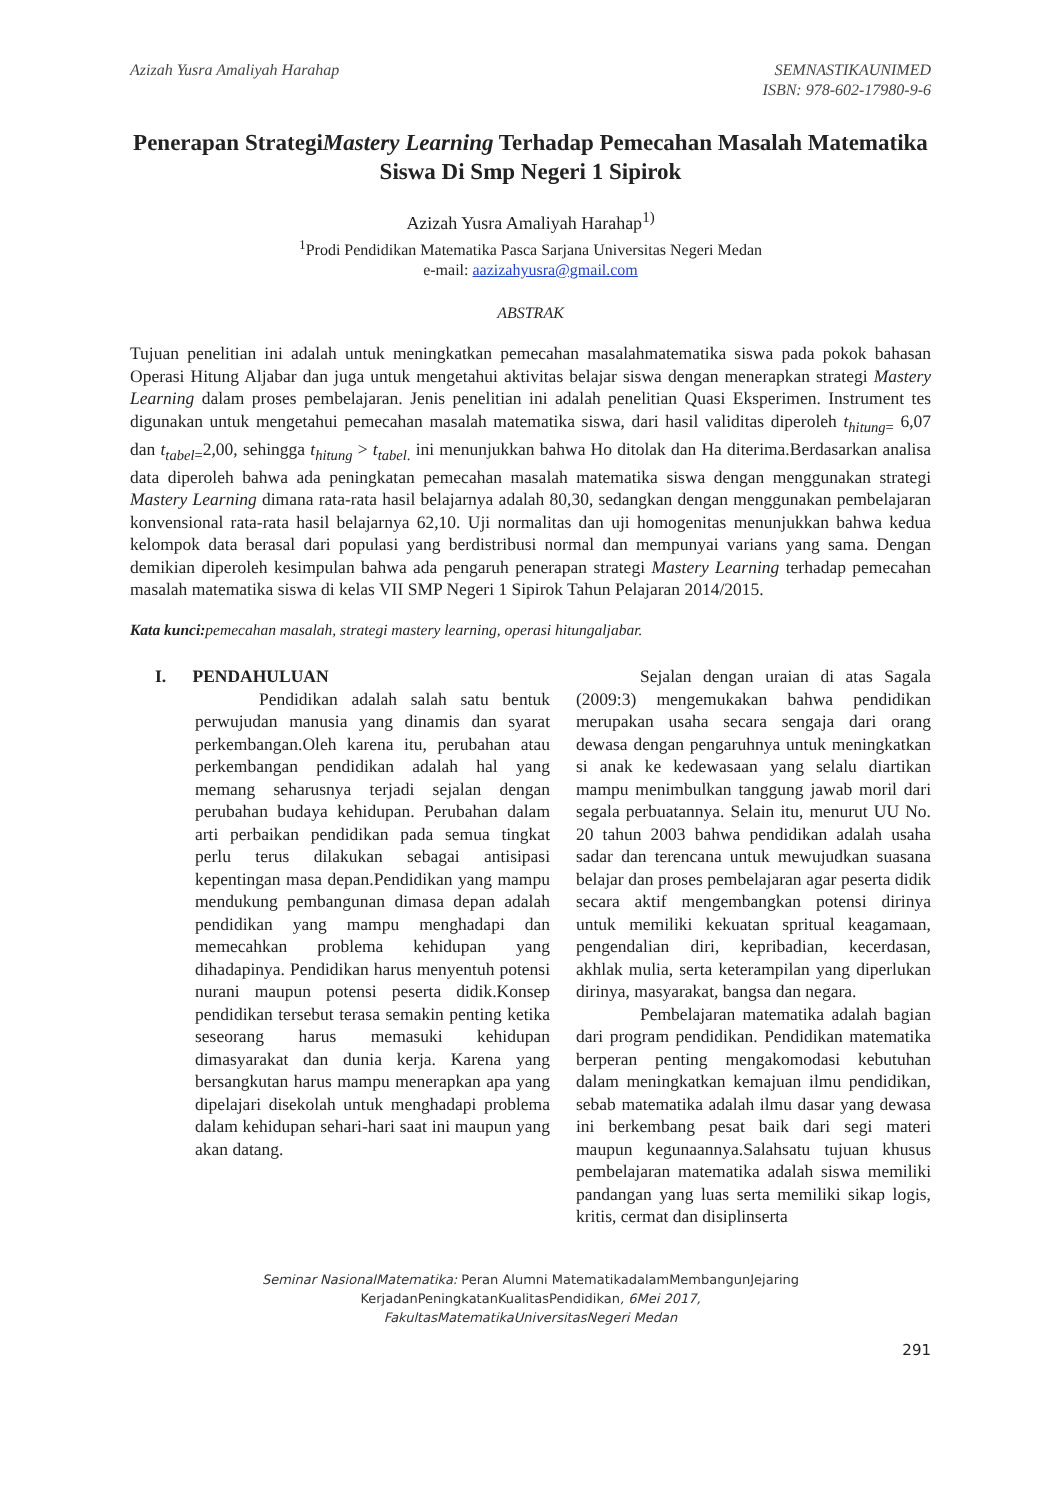Azizah Yusra Amaliyah Harahap SEMNASTIKAUNIMED
ISBN: 978-602-17980-9-6
Penerapan StrategiMastery Learning Terhadap Pemecahan Masalah Matematika Siswa Di Smp Negeri 1 Sipirok
Azizah Yusra Amaliyah Harahap<sup>1)</sup>
<sup>1</sup> Prodi Pendidikan Matematika Pasca Sarjana Universitas Negeri Medan
e-mail: aazizahyusra@gmail.com
ABSTRAK
Tujuan penelitian ini adalah untuk meningkatkan pemecahan masalahmatematika siswa pada pokok bahasan Operasi Hitung Aljabar dan juga untuk mengetahui aktivitas belajar siswa dengan menerapkan strategi Mastery Learning dalam proses pembelajaran. Jenis penelitian ini adalah penelitian Quasi Eksperimen. Instrument tes digunakan untuk mengetahui pemecahan masalah matematika siswa, dari hasil validitas diperoleh t<sub>hitung=</sub> 6,07 dan t<sub>tabel=</sub>2,00, sehingga t<sub>hitung</sub> > t<sub>tabel.</sub> ini menunjukkan bahwa Ho ditolak dan Ha diterima.Berdasarkan analisa data diperoleh bahwa ada peningkatan pemecahan masalah matematika siswa dengan menggunakan strategi Mastery Learning dimana rata-rata hasil belajarnya adalah 80,30, sedangkan dengan menggunakan pembelajaran konvensional rata-rata hasil belajarnya 62,10. Uji normalitas dan uji homogenitas menunjukkan bahwa kedua kelompok data berasal dari populasi yang berdistribusi normal dan mempunyai varians yang sama. Dengan demikian diperoleh kesimpulan bahwa ada pengaruh penerapan strategi Mastery Learning terhadap pemecahan masalah matematika siswa di kelas VII SMP Negeri 1 Sipirok Tahun Pelajaran 2014/2015.
Kata kunci: pemecahan masalah, strategi mastery learning, operasi hitungaljabar.
I. PENDAHULUAN
Pendidikan adalah salah satu bentuk perwujudan manusia yang dinamis dan syarat perkembangan.Oleh karena itu, perubahan atau perkembangan pendidikan adalah hal yang memang seharusnya terjadi sejalan dengan perubahan budaya kehidupan. Perubahan dalam arti perbaikan pendidikan pada semua tingkat perlu terus dilakukan sebagai antisipasi kepentingan masa depan.Pendidikan yang mampu mendukung pembangunan dimasa depan adalah pendidikan yang mampu menghadapi dan memecahkan problema kehidupan yang dihadapinya. Pendidikan harus menyentuh potensi nurani maupun potensi peserta didik.Konsep pendidikan tersebut terasa semakin penting ketika seseorang harus memasuki kehidupan dimasyarakat dan dunia kerja. Karena yang bersangkutan harus mampu menerapkan apa yang dipelajari disekolah untuk menghadapi problema dalam kehidupan sehari-hari saat ini maupun yang akan datang.
Sejalan dengan uraian di atas Sagala (2009:3) mengemukakan bahwa pendidikan merupakan usaha secara sengaja dari orang dewasa dengan pengaruhnya untuk meningkatkan si anak ke kedewasaan yang selalu diartikan mampu menimbulkan tanggung jawab moril dari segala perbuatannya. Selain itu, menurut UU No. 20 tahun 2003 bahwa pendidikan adalah usaha sadar dan terencana untuk mewujudkan suasana belajar dan proses pembelajaran agar peserta didik secara aktif mengembangkan potensi dirinya untuk memiliki kekuatan spritual keagamaan, pengendalian diri, kepribadian, kecerdasan, akhlak mulia, serta keterampilan yang diperlukan dirinya, masyarakat, bangsa dan negara.
Pembelajaran matematika adalah bagian dari program pendidikan. Pendidikan matematika berperan penting mengakomodasi kebutuhan dalam meningkatkan kemajuan ilmu pendidikan, sebab matematika adalah ilmu dasar yang dewasa ini berkembang pesat baik dari segi materi maupun kegunaannya.Salahsatu tujuan khusus pembelajaran matematika adalah siswa memiliki pandangan yang luas serta memiliki sikap logis, kritis, cermat dan disiplinserta
Seminar NasionalMatematika: Peran Alumni MatematikadalamMembangunJejaring
KerjadanPeningkatanKualitasPendidikan, 6Mei 2017,
FakultasMatematikaUniversitasNegeri Medan
291